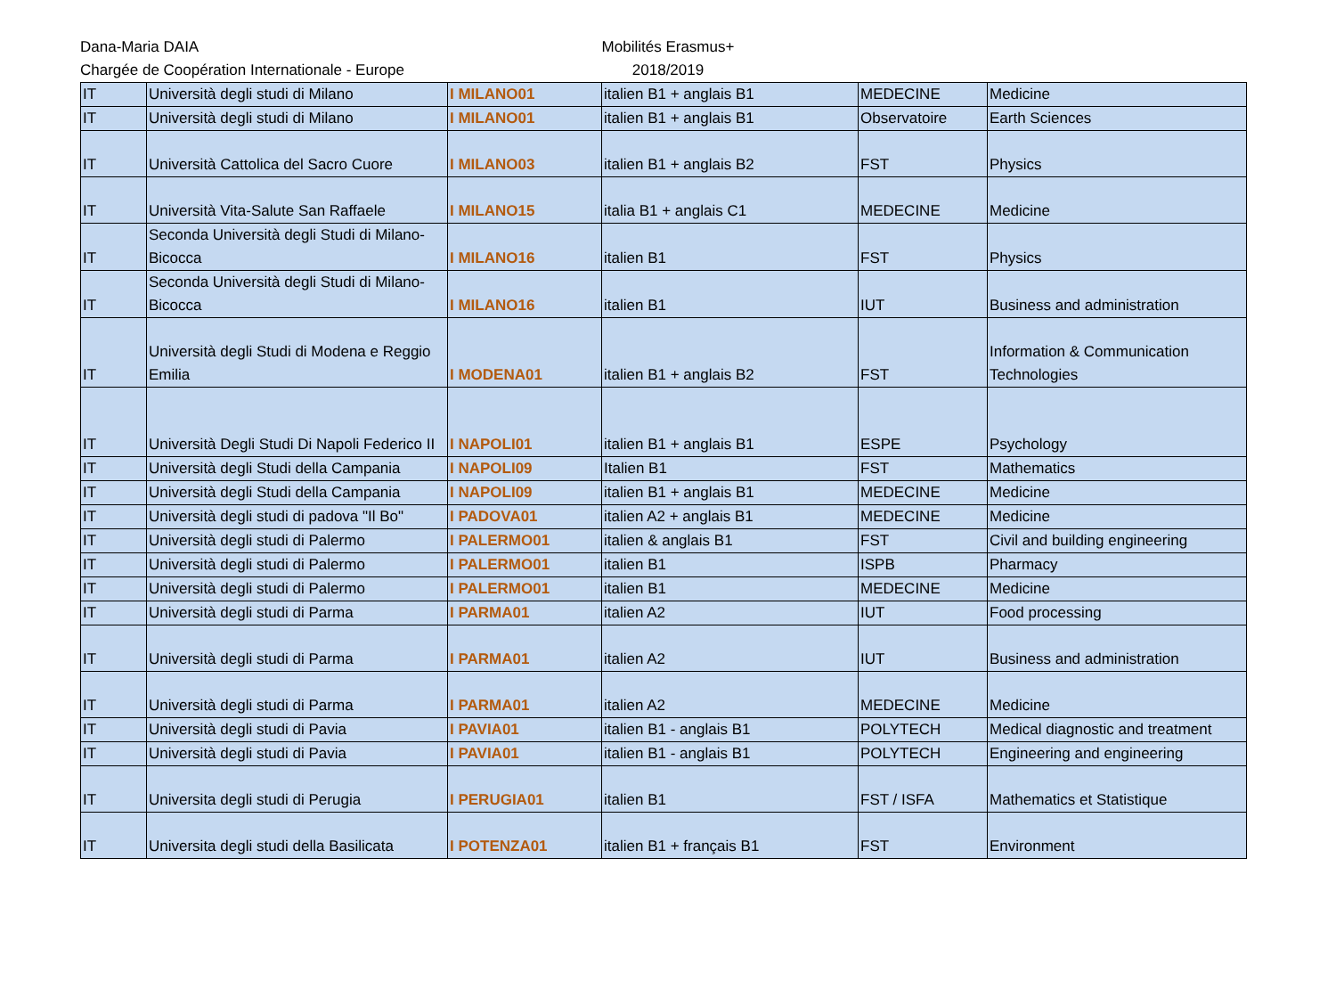Dana-Maria DAIA
Chargée de Coopération Internationale - Europe
Mobilités Erasmus+
2018/2019
| IT | Università degli studi di Milano | I MILANO01 | italien B1 + anglais B1 | MEDECINE | Medicine |
| IT | Università degli studi di Milano | I MILANO01 | italien B1 + anglais B1 | Observatoire | Earth Sciences |
| IT | Università Cattolica del Sacro Cuore | I MILANO03 | italien B1 + anglais B2 | FST | Physics |
| IT | Università Vita-Salute San Raffaele | I MILANO15 | italia B1 + anglais C1 | MEDECINE | Medicine |
| IT | Seconda Università degli Studi di Milano-Bicocca | I MILANO16 | italien B1 | FST | Physics |
| IT | Seconda Università degli Studi di Milano-Bicocca | I MILANO16 | italien B1 | IUT | Business and administration |
| IT | Università degli Studi di Modena e Reggio Emilia | I MODENA01 | italien B1 + anglais B2 | FST | Information & Communication Technologies |
| IT | Università Degli Studi Di Napoli Federico II | I NAPOLI01 | italien B1 + anglais B1 | ESPE | Psychology |
| IT | Università degli Studi della Campania | I NAPOLI09 | Italien B1 | FST | Mathematics |
| IT | Università degli Studi della Campania | I NAPOLI09 | italien B1 + anglais B1 | MEDECINE | Medicine |
| IT | Università degli studi di padova "Il Bo" | I PADOVA01 | italien A2 + anglais B1 | MEDECINE | Medicine |
| IT | Università degli studi di Palermo | I PALERMO01 | italien & anglais B1 | FST | Civil and building engineering |
| IT | Università degli studi di Palermo | I PALERMO01 | italien B1 | ISPB | Pharmacy |
| IT | Università degli studi di Palermo | I PALERMO01 | italien B1 | MEDECINE | Medicine |
| IT | Università degli studi di Parma | I PARMA01 | italien A2 | IUT | Food processing |
| IT | Università degli studi di Parma | I PARMA01 | italien A2 | IUT | Business and administration |
| IT | Università degli studi di Parma | I PARMA01 | italien A2 | MEDECINE | Medicine |
| IT | Università degli studi di Pavia | I PAVIA01 | italien B1 - anglais B1 | POLYTECH | Medical diagnostic and treatment |
| IT | Università degli studi di Pavia | I PAVIA01 | italien B1 - anglais B1 | POLYTECH | Engineering and engineering |
| IT | Universita degli studi di Perugia | I PERUGIA01 | italien B1 | FST / ISFA | Mathematics et Statistique |
| IT | Universita degli studi della Basilicata | I POTENZA01 | italien B1 + français B1 | FST | Environment |